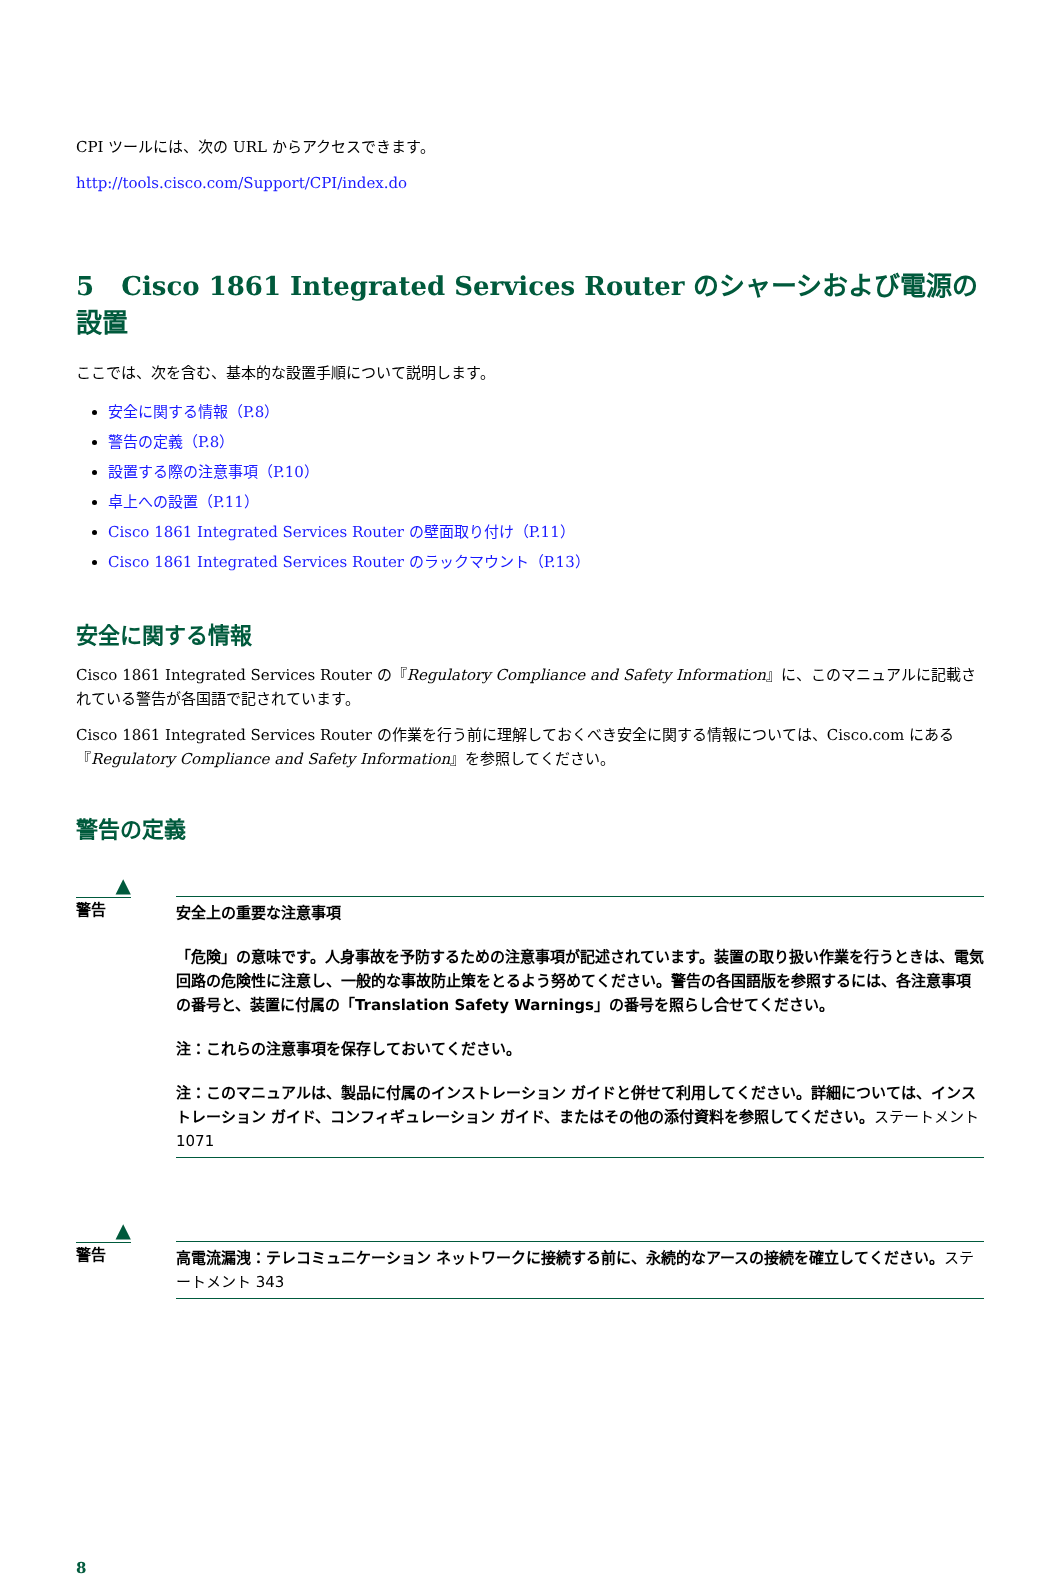CPI ツールには、次の URL からアクセスできます。
http://tools.cisco.com/Support/CPI/index.do
5 Cisco 1861 Integrated Services Router のシャーシおよび電源の設置
ここでは、次を含む、基本的な設置手順について説明します。
安全に関する情報（P.8）
警告の定義（P.8）
設置する際の注意事項（P.10）
卓上への設置（P.11）
Cisco 1861 Integrated Services Router の壁面取り付け（P.11）
Cisco 1861 Integrated Services Router のラックマウント（P.13）
安全に関する情報
Cisco 1861 Integrated Services Router の『Regulatory Compliance and Safety Information』に、このマニュアルに記載されている警告が各国語で記されています。
Cisco 1861 Integrated Services Router の作業を行う前に理解しておくべき安全に関する情報については、Cisco.com にある『Regulatory Compliance and Safety Information』を参照してください。
警告の定義
▲
警告
安全上の重要な注意事項
「危険」の意味です。人身事故を予防するための注意事項が記述されています。装置の取り扱い作業を行うときは、電気回路の危険性に注意し、一般的な事故防止策をとるよう努めてください。警告の各国語版を参照するには、各注意事項の番号と、装置に付属の「Translation Safety Warnings」の番号を照らし合せてください。
注：これらの注意事項を保存しておいてください。
注：このマニュアルは、製品に付属のインストレーション ガイドと併せて利用してください。詳細については、インストレーション ガイド、コンフィギュレーション ガイド、またはその他の添付資料を参照してください。ステートメント 1071
▲
警告
高電流漏洩：テレコミュニケーション ネットワークに接続する前に、永続的なアースの接続を確立してください。ステートメント 343
8